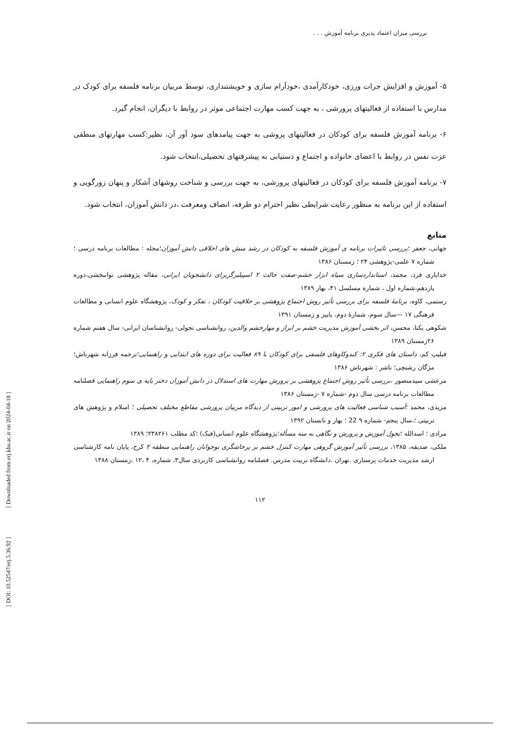[ Downloaded from erj.khu.ac.ir on 2024-04-18 ]
[ DOI: 10.52547/erj.5.36.92 ]
بررسی میزان اعتماد پذیری برنامه آموزش . . .
۵- آموزش و افزایش جرات ورزی، خودکارآمدی ،خودآرام سازی و خویشتنداری، توسط مربیان برنامه فلسفه برای کودک در مدارس با استفاده از فعالیتهای پرورشی ، به جهت کسب مهارت اجتماعی موثر در روابط با دیگران، انجام گیرد.
۶- برنامه آموزش فلسفه برای کودکان در فعالیتهای پروشی به جهت پیامدهای سود آور آن، نظیر:کسب مهارتهای منطقی عزت نفس در روابط با اعضای خانواده و اجتماع و دستیابی به پیشرفتهای تحصیلی،انتخاب شود.
۷- برنامه آموزش فلسفه برای کودکان در فعالیتهای پرورشی، به جهت بررسی و شناخت روشهای آشکار و پنهان زورگویی و استفاده از این برنامه به منظور رعایت شرایطی نظیر احترام دو طرفه، انصاف ومعرفت ،در دانش آموزان، انتخاب شود.
منابع
جهانی، جعفر ؛بررسی تاثیرات برنامه ی آموزش فلسفه به کودکان در رشد منش های اخلاقی دانش آموزان؛مجله : مطالعات برنامه درسی ؛ شماره ۷ علمی-پژوهشی ۲۴ ؛ زمستان ۱۳۸۶
خدایاری فرد، محمد، استانداردسازی سیاه ابزار خشم-صفت حالت ۲ اسپیلبرگربرای دانشجویان ایرانی، مقاله پژوهشی توانبخشی،دوره یازدهم،شماره اول ، شماره مسلسل ۴۱، بهار ۱۳۸۹
رستمی، کاوه، برنامهٔ فلسفه برای بررسی تأثیر روش اجتماع پژوهشی بر خلاقیت کودکان ، تفکر و کودک، پژوهشگاه علوم انسانی و مطالعات فرهنگی ۱۷ —سال سوم، شمارهٔ دوم، پاییز و زمستان ۱۳۹۱
شکوهی یکتا، محسن، اثر بخشی آموزش مدیریت خشم بر ابراز و مهارخشم والدین، روانشناسی تحولی- روانشناسان ایرانی- سال هفتم شماره ۲۶زمستان ۱۳۸۹
فیلیپ کم، داستان های فکری ۲: کندوکاوهای فلسفی برای کودکان با ۸۹ فعالیت برای دوره های ابتدایی و راهنمایی؛ترجمه فرزانه شهرتاش؛مژگان رشتچی؛ ناشر : شهرتاش ۱۳۸۶
مرعشی سیدمنصور ،بررسی تأثیر روش اجتماع پژوهشی بر پرورش مهارت های استدلال در دانش آموزان دختر پایه ی سوم راهنمایی فصلنامه مطالعات برنامه درسی سال دوم -شماره ۷ -زمستان ۱۳۸۶
مزیدی، محمد ؛آسیب شناسی فعالیت های پرورشی و امور تربیتی از دیدگاه مربیان پرورشی مقاطع مختلف تحصیلی ؛ اسلام و پژوهش های تربیتی ؛،سال پنجم- شماره ۹ 22 ؛ بهار و تابستان ۱۳۹۲
مرادی ؛ اسدالله ؛تحول آموزش و پرورش و نگاهی به سه مسأله؛پژوهشگاه علوم انسانی(فبک) ؛کد مطلب ۲۳۸۲۶۱؛ ۱۳۸۹
ملکی، صدیقه، ۱۳۸۵، بررسی تأثیر آموزش گروهی مهارت کنترل خشم بر پرخاشگری نوجوانان راهنمایی منطقه ۲ کرج، پایان نامه کارشناسی ارشد مدیریت خدمات پرستاری .تهران .دانشگاه تربیت مدرس. فصلنامه روانشناسی کاربردی سال۳، شماره، ۴ ،۱۲ ،زمستان ۱۳۸۸
۱۱۲